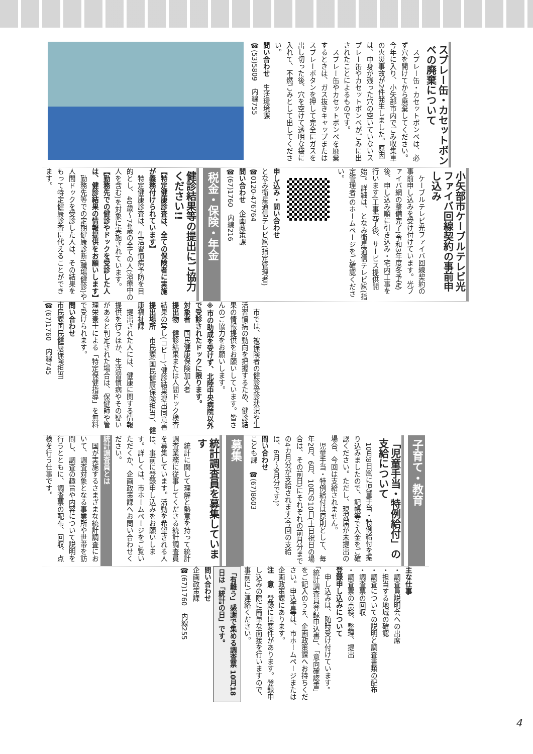スプレー缶・カセットボンベの廃棄について
　スプレー缶・カセットボンベは、必ず穴を開けてから廃棄してください。今年に入り、小矢部市内でごみ収集車の火災事故が2件発生しました。原因は、中身が残った穴の空いていないスプレー缶やカセットボンベがごみに出されたことによるものです。
　スプレー缶やカセットボンベを廃棄するときは、ガス抜きキャップまたはスプレーボタンを押して完全にガスを出し切った後、穴を空けて透明な袋に入れて、不燃ごみとして出してください。
問い合わせ　生活環境課
☎(53)5809　内線755
小矢部市ケーブルテレビ光ファイバ回線契約の事前申し込み
　ケーブルテレビ光ファイバ回線契約の事前申し込みを受け付けています。光ファイバ網の整備完了(令和3年度冬予定)後、申し込み順に引き込み・宅内工事を行います(工事完了後、サービス提供開始)。詳細は、となみ衛星通信テレビ㈱(指定管理者)のホームページをご確認ください。
申し込み・問い合わせ
となみ衛星通信テレビ㈱(指定管理者)
☎0120-476764
問い合わせ　企画政策課
☎(67)1760　内線216
税金・保険・年金
健診結果等の提出にご協力ください!!
【特定健康診査は、全ての保険者に実施が義務付けられています】
　特定健康診査は、生活習慣病予防を目的とし、40歳～74歳の全ての人(治療中の人を含む)を対象に実施されています。
【勤務先での健診やドックを受診した人は、健診結果の情報提供をお願いします】
　勤務先等での定期健康診断(職場健診)や人間ドックを受診した人は、その結果をもって特定健康診査に代えることができます。
　市では、被保険者の健診受診状況や生活習慣病の動向を把握するため、健診結果の情報提供をお願いしています。皆さんのご協力をお願いします。
※市の助成を受けず、北陸中央病院以外で受診されたドックに限ります。
対象者　国民健康保険加入者
提出物　健診結果または人間ドック検査結果の写し(コピー)、健診結果提出同意書
提出場所　市民課(国民健康保険担当)、健康福祉課
　提出された人には、健康に関する情報提供を行うほか、生活習慣病やその疑いがあると判定された場合は、保健師や管理栄養士による「特定保健指導」を無料で受けられます。
問い合わせ
市民課国民健康保険担当
☎(67)1760　内線745
子育て・教育
「児童手当・特例給付」の支給について
　10月8日㈮に児童手当・特例給付を振り込みましたので、記帳等で入金をご確認ください。ただし、現況届が未提出の場合、今回は支給されません。
　児童手当・特例給付は原則として、毎年2月、6月、10月の10日(土日祝日の場合は、その前日)にそれぞれの前月分までの4カ月分が支給されます(今回の支給は、6月～9月分です)。
問い合わせ
こども課　☎(67)8603
募集
統計調査員を募集しています
　統計に関して理解と熱意を持って統計調査業務に従事してくださる統計調査員を募集しています。活動を希望される人は、事前に登録申し込みをお願いします。詳しくは、市ホームページをご覧いただくか、企画政策課へお問い合わせください。
統計調査員とは
　国が実施するさまざまな統計調査において、調査対象となる事業所や世帯を訪問し、調査の趣旨や内容について説明を行うとともに、調査票の配布、回収、点検を行う仕事です。
主な仕事
・調査員説明会への出席
・担当する地域の確認
・調査についての説明と調査書類の配布
・調査票の回収
・調査票の点検、整理、提出
登録申し込みについて
　申し込みは、随時受け付けています。「統計調査員登録申込書」、「意向確認書」をご記入のうえ、企画政策課へお持ちください。申込書等は、市ホームページまたは企画政策課にあります。
注　意　登録には要件があります。登録申し込みの際に簡単な面接を行いますので、事前にご連絡ください。
「有難う」感謝で集める調査票 10月18日は「統計の日」です。
問い合わせ
企画政策課
☎(67)1760　内線255
4